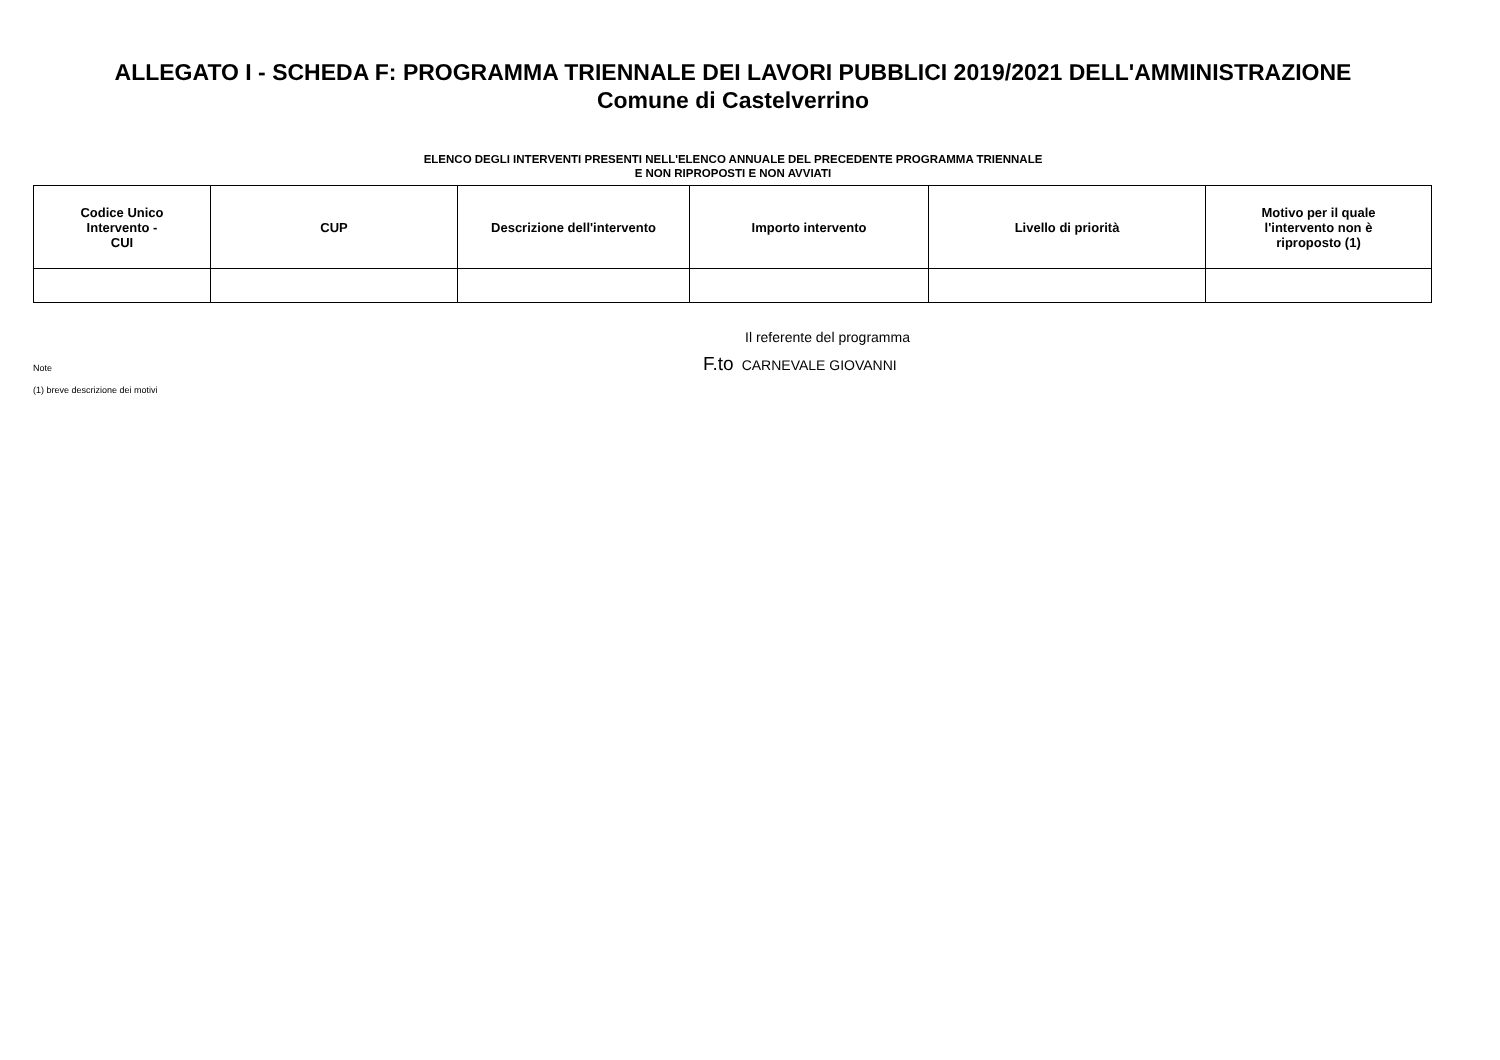ALLEGATO I - SCHEDA F: PROGRAMMA TRIENNALE DEI LAVORI PUBBLICI 2019/2021 DELL'AMMINISTRAZIONE
Comune di Castelverrino
ELENCO DEGLI INTERVENTI PRESENTI NELL'ELENCO ANNUALE DEL PRECEDENTE PROGRAMMA TRIENNALE
E NON RIPROPOSTI E NON AVVIATI
| Codice Unico Intervento - CUI | CUP | Descrizione dell'intervento | Importo intervento | Livello di priorità | Motivo per il quale l'intervento non è riproposto (1) |
| --- | --- | --- | --- | --- | --- |
Note
(1) breve descrizione dei motivi
Il referente del programma
F.to CARNEVALE GIOVANNI